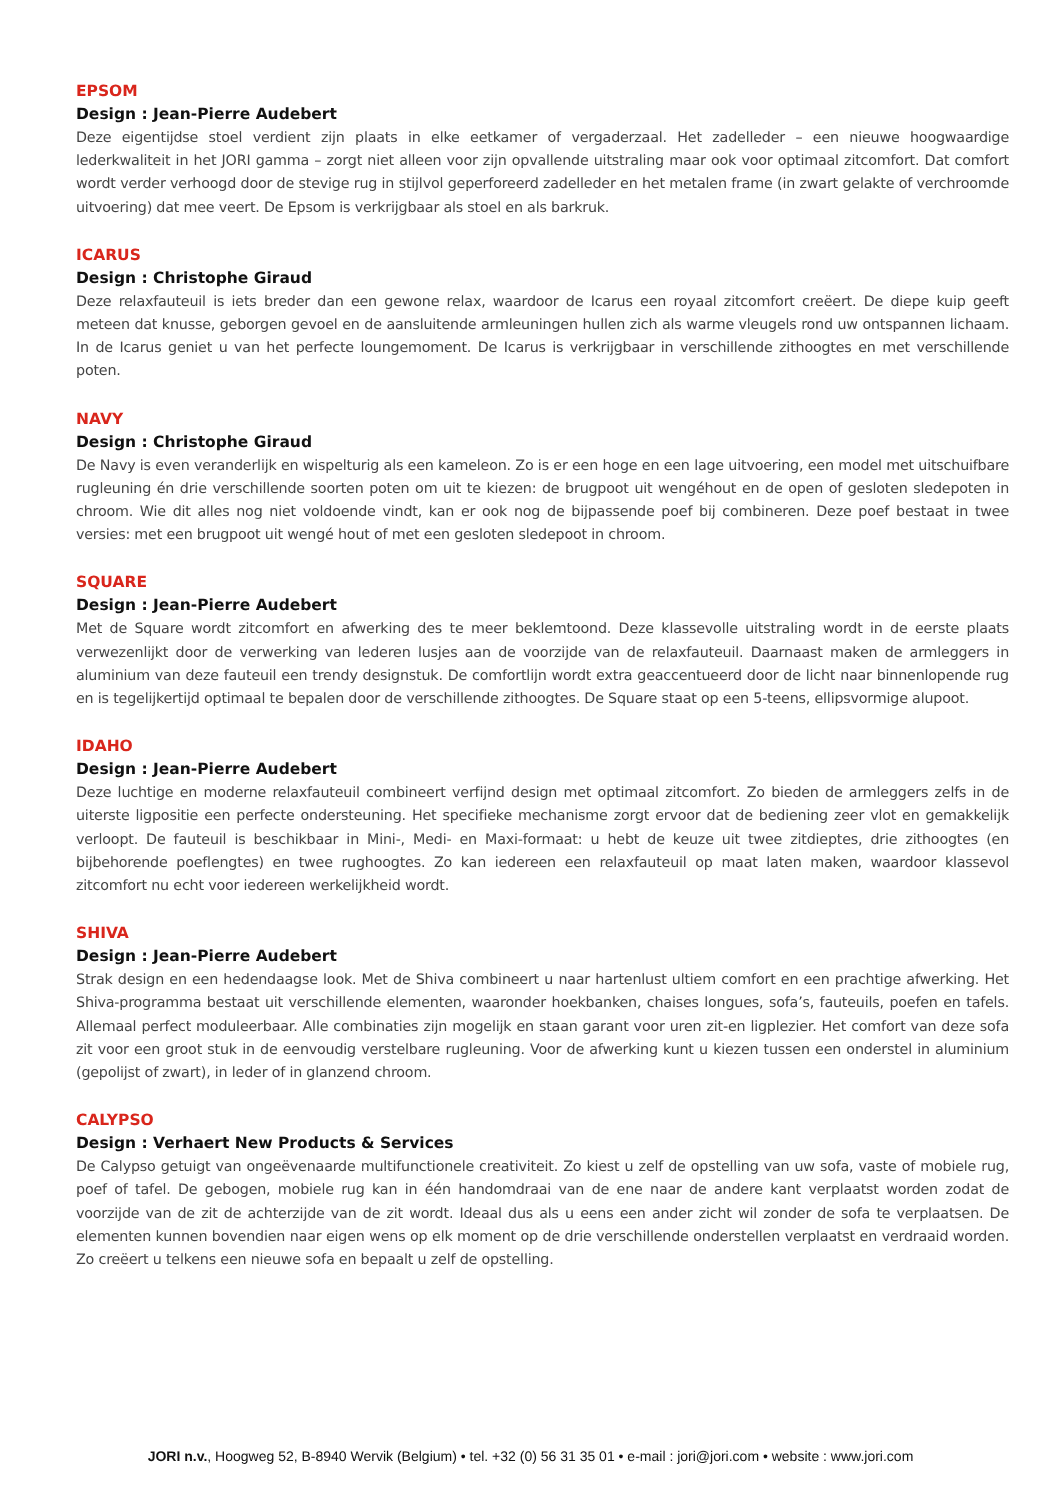EPSOM
Design : Jean-Pierre Audebert
Deze eigentijdse stoel verdient zijn plaats in elke eetkamer of vergaderzaal. Het zadelleder – een nieuwe hoogwaardige lederkwaliteit in het JORI gamma – zorgt niet alleen voor zijn opvallende uitstraling maar ook voor optimaal zitcomfort. Dat comfort wordt verder verhoogd door de stevige rug in stijlvol geperforeerd zadelleder en het metalen frame (in zwart gelakte of verchroomde uitvoering) dat mee veert. De Epsom is verkrijgbaar als stoel en als barkruk.
ICARUS
Design : Christophe Giraud
Deze relaxfauteuil is iets breder dan een gewone relax, waardoor de Icarus een royaal zitcomfort creëert. De diepe kuip geeft meteen dat knusse, geborgen gevoel en de aansluitende armleuningen hullen zich als warme vleugels rond uw ontspannen lichaam. In de Icarus geniet u van het perfecte loungemoment. De Icarus is verkrijgbaar in verschillende zithoogtes en met verschillende poten.
NAVY
Design : Christophe Giraud
De Navy is even veranderlijk en wispelturig als een kameleon. Zo is er een hoge en een lage uitvoering, een model met uitschuifbare rugleuning én drie verschillende soorten poten om uit te kiezen: de brugpoot uit wengéhout en de open of gesloten sledepoten in chroom. Wie dit alles nog niet voldoende vindt, kan er ook nog de bijpassende poef bij combineren. Deze poef bestaat in twee versies: met een brugpoot uit wengé hout of met een gesloten sledepoot in chroom.
SQUARE
Design : Jean-Pierre Audebert
Met de Square wordt zitcomfort en afwerking des te meer beklemtoond. Deze klassevolle uitstraling wordt in de eerste plaats verwezenlijkt door de verwerking van lederen lusjes aan de voorzijde van de relaxfauteuil. Daarnaast maken de armleggers in aluminium van deze fauteuil een trendy designstuk. De comfortlijn wordt extra geaccentueerd door de licht naar binnenlopende rug en is tegelijkertijd optimaal te bepalen door de verschillende zithoogtes. De Square staat op een 5-teens, ellipsvormige alupoot.
IDAHO
Design : Jean-Pierre Audebert
Deze luchtige en moderne relaxfauteuil combineert verfijnd design met optimaal zitcomfort. Zo bieden de armleggers zelfs in de uiterste ligpositie een perfecte ondersteuning. Het specifieke mechanisme zorgt ervoor dat de bediening zeer vlot en gemakkelijk verloopt. De fauteuil is beschikbaar in Mini-, Medi- en Maxi-formaat: u hebt de keuze uit twee zitdieptes, drie zithoogtes (en bijbehorende poeflengtes) en twee rughoogtes. Zo kan iedereen een relaxfauteuil op maat laten maken, waardoor klassevol zitcomfort nu echt voor iedereen werkelijkheid wordt.
SHIVA
Design : Jean-Pierre Audebert
Strak design en een hedendaagse look. Met de Shiva combineert u naar hartenlust ultiem comfort en een prachtige afwerking. Het Shiva-programma bestaat uit verschillende elementen, waaronder hoekbanken, chaises longues, sofa’s, fauteuils, poefen en tafels. Allemaal perfect moduleerbaar. Alle combinaties zijn mogelijk en staan garant voor uren zit-en ligplezier. Het comfort van deze sofa zit voor een groot stuk in de eenvoudig verstelbare rugleuning. Voor de afwerking kunt u kiezen tussen een onderstel in aluminium (gepolijst of zwart), in leder of in glanzend chroom.
CALYPSO
Design : Verhaert New Products & Services
De Calypso getuigt van ongeëvenaarde multifunctionele creativiteit. Zo kiest u zelf de opstelling van uw sofa, vaste of mobiele rug, poef of tafel. De gebogen, mobiele rug kan in één handomdraai van de ene naar de andere kant verplaatst worden zodat de voorzijde van de zit de achterzijde van de zit wordt. Ideaal dus als u eens een ander zicht wil zonder de sofa te verplaatsen. De elementen kunnen bovendien naar eigen wens op elk moment op de drie verschillende onderstellen verplaatst en verdraaid worden. Zo creëert u telkens een nieuwe sofa en bepaalt u zelf de opstelling.
JORI n.v., Hoogweg 52, B-8940 Wervik (Belgium) • tel. +32 (0) 56 31 35 01 • e-mail : jori@jori.com • website : www.jori.com